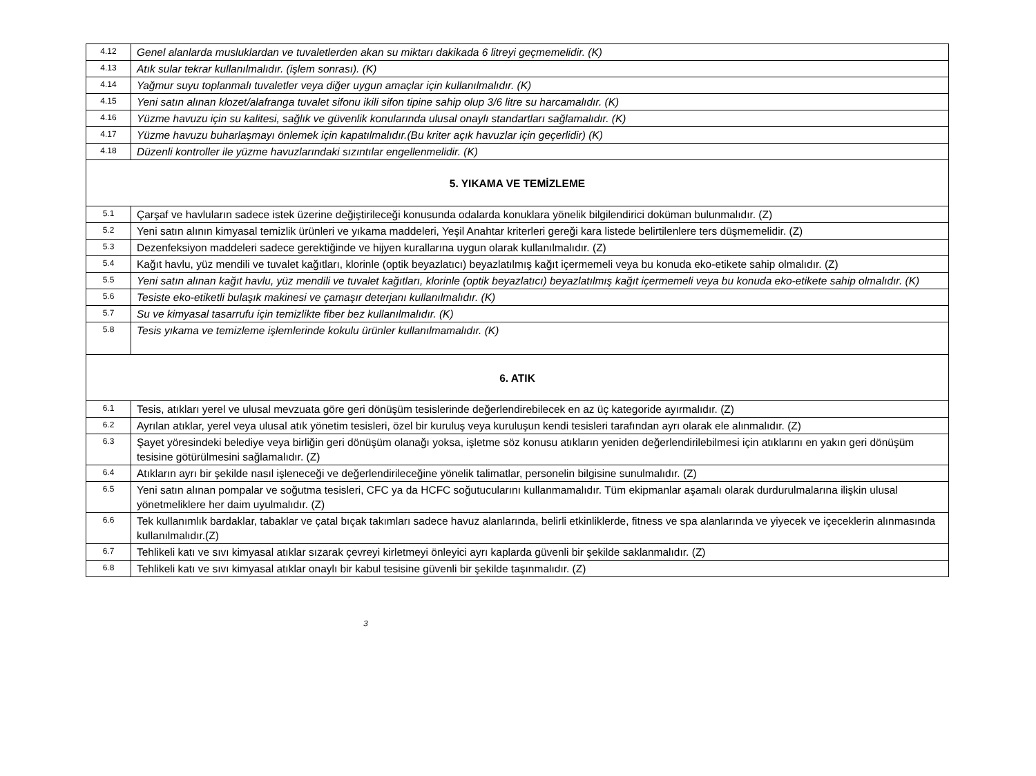| 4.12 | Genel alanlarda musluklardan ve tuvaletlerden akan su miktarı dakikada 6 litreyi geçmemelidir. (K) |
| 4.13 | Atık sular tekrar kullanılmalıdır. (işlem sonrası). (K) |
| 4.14 | Yağmur suyu toplanmalı tuvaletler veya diğer uygun amaçlar için kullanılmalıdır. (K) |
| 4.15 | Yeni satın alınan klozet/alafranga tuvalet sifonu ikili sifon tipine sahip olup 3/6 litre su harcamalıdır. (K) |
| 4.16 | Yüzme havuzu için su kalitesi, sağlık ve güvenlik konularında ulusal onaylı standartları sağlamalıdır. (K) |
| 4.17 | Yüzme havuzu buharlaşmayı önlemek için kapatılmalıdır.(Bu kriter açık havuzlar için geçerlidir) (K) |
| 4.18 | Düzenli kontroller ile yüzme havuzlarındaki sızıntılar engellenmelidir. (K) |
| 5. YIKAMA VE TEMİZLEME | |
| 5.1 | Çarşaf ve havluların sadece istek üzerine değiştirileceği konusunda odalarda konuklara yönelik bilgilendirici doküman bulunmalıdır. (Z) |
| 5.2 | Yeni satın alının kimyasal temizlik ürünleri ve yıkama maddeleri, Yeşil Anahtar kriterleri gereği kara listede belirtilenlere ters düşmemelidir. (Z) |
| 5.3 | Dezenfeksiyon maddeleri sadece gerektiğinde ve hijyen kurallarına uygun olarak kullanılmalıdır. (Z) |
| 5.4 | Kağıt havlu, yüz mendili ve tuvalet kağıtları, klorinle (optik beyazlatıcı) beyazlatılmış kağıt içermemeli veya bu konuda eko-etikete sahip olmalıdır. (Z) |
| 5.5 | Yeni satın alınan kağıt havlu, yüz mendili ve tuvalet kağıtları, klorinle (optik beyazlatıcı) beyazlatılmış kağıt içermemeli veya bu konuda eko-etikete sahip olmalıdır. (K) |
| 5.6 | Tesiste eko-etiketli bulaşık makinesi ve çamaşır deterjanı kullanılmalıdır. (K) |
| 5.7 | Su ve kimyasal tasarrufu için temizlikte fiber bez kullanılmalıdır. (K) |
| 5.8 | Tesis yıkama ve temizleme işlemlerinde kokulu ürünler kullanılmamalıdır. (K) |
| 6. ATIK | |
| 6.1 | Tesis, atıkları yerel ve ulusal mevzuata göre geri dönüşüm tesislerinde değerlendirebilecek en az üç kategoride ayırmalıdır. (Z) |
| 6.2 | Ayrılan atıklar, yerel veya ulusal atık yönetim tesisleri, özel bir kuruluş veya kuruluşun kendi tesisleri tarafından ayrı olarak ele alınmalıdır. (Z) |
| 6.3 | Şayet yöresindeki belediye veya birliğin geri dönüşüm olanağı yoksa, işletme söz konusu atıkların yeniden değerlendirilebilmesi için atıklarını en yakın geri dönüşüm tesisine götürülmesini sağlamalıdır. (Z) |
| 6.4 | Atıkların ayrı bir şekilde nasıl işleneceği ve değerlendirileceğine yönelik talimatlar, personelin bilgisine sunulmalıdır. (Z) |
| 6.5 | Yeni satın alınan pompalar ve soğutma tesisleri, CFC ya da HCFC soğutucularını kullanmamalıdır. Tüm ekipmanlar aşamalı olarak durdurulmalarına ilişkin ulusal yönetmeliklere her daim uyulmalıdır. (Z) |
| 6.6 | Tek kullanımlık bardaklar, tabaklar ve çatal bıçak takımları sadece havuz alanlarında, belirli etkinliklerde, fitness ve spa alanlarında ve yiyecek ve içeceklerin alınmasında kullanılmalıdır.(Z) |
| 6.7 | Tehlikeli katı ve sıvı kimyasal atıklar sızarak çevreyi kirletmeyi önleyici ayrı kaplarda güvenli bir şekilde saklanmalıdır. (Z) |
| 6.8 | Tehlikeli katı ve sıvı kimyasal atıklar onaylı bir kabul tesisine güvenli bir şekilde taşınmalıdır. (Z) |
3